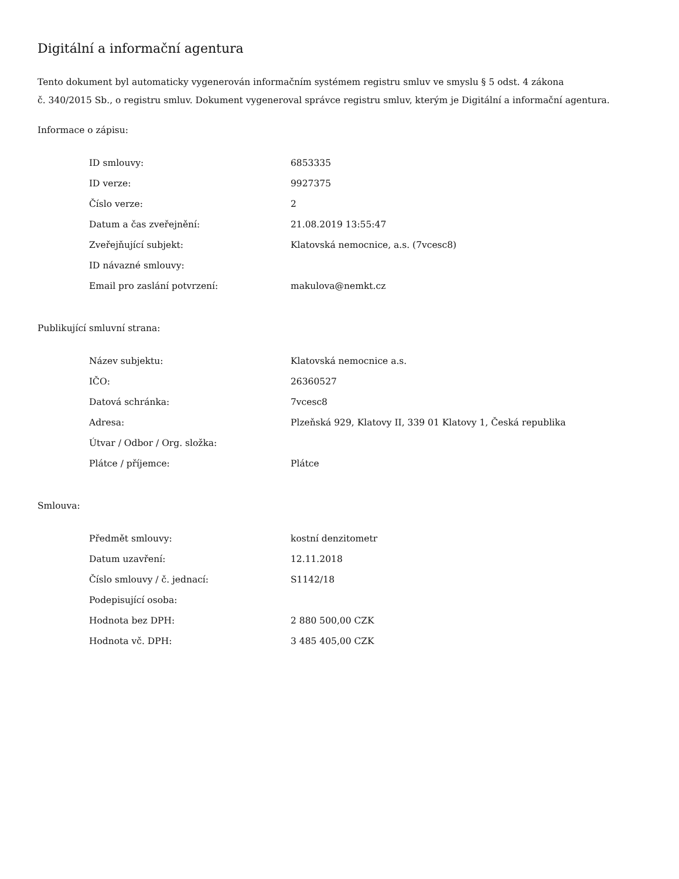Digitální a informační agentura
Tento dokument byl automaticky vygenerován informačním systémem registru smluv ve smyslu § 5 odst. 4 zákona
č. 340/2015 Sb., o registru smluv. Dokument vygeneroval správce registru smluv, kterým je Digitální a informační agentura.
Informace o zápisu:
| ID smlouvy: | 6853335 |
| ID verze: | 9927375 |
| Číslo verze: | 2 |
| Datum a čas zveřejnění: | 21.08.2019 13:55:47 |
| Zveřejňující subjekt: | Klatovská nemocnice, a.s. (7vcesc8) |
| ID návazné smlouvy: | |
| Email pro zaslání potvrzení: | makulova@nemkt.cz |
Publikující smluvní strana:
| Název subjektu: | Klatovská nemocnice a.s. |
| IČO: | 26360527 |
| Datová schránka: | 7vcesc8 |
| Adresa: | Plzeňská 929, Klatovy II, 339 01 Klatovy 1, Česká republika |
| Útvar / Odbor / Org. složka: | |
| Plátce / příjemce: | Plátce |
Smlouva:
| Předmět smlouvy: | kostní denzitometr |
| Datum uzavření: | 12.11.2018 |
| Číslo smlouvy / č. jednací: | S1142/18 |
| Podepisující osoba: | |
| Hodnota bez DPH: | 2 880 500,00 CZK |
| Hodnota vč. DPH: | 3 485 405,00 CZK |